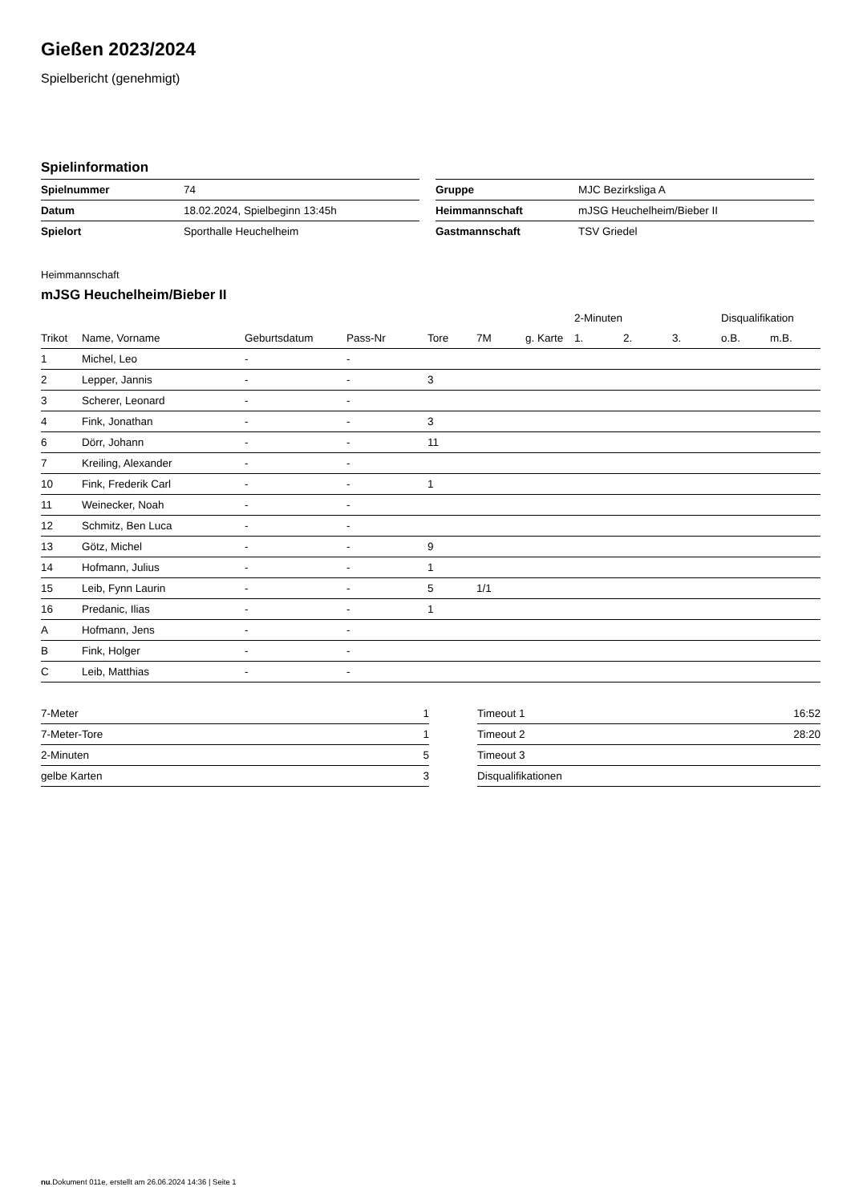Gießen 2023/2024
Spielbericht (genehmigt)
Spielinformation
| Spielnummer | 74 |
| Datum | 18.02.2024, Spielbeginn 13:45h |
| Spielort | Sporthalle Heuchelheim |
| Gruppe | MJC Bezirksliga A |
| Heimmannschaft | mJSG Heuchelheim/Bieber II |
| Gastmannschaft | TSV Griedel |
Heimmannschaft
mJSG Heuchelheim/Bieber II
| | | | | | | | 2-Minuten | | | Disqualifikation | |
| --- | --- | --- | --- | --- | --- | --- | --- | --- | --- | --- | --- |
| Trikot | Name, Vorname | Geburtsdatum | Pass-Nr | Tore | 7M | g. Karte | 1. | 2. | 3. | o.B. | m.B. |
| 1 | Michel, Leo | - | - | | | | | | | | |
| 2 | Lepper, Jannis | - | - | 3 | | | | | | | |
| 3 | Scherer, Leonard | - | - | | | | | | | | |
| 4 | Fink, Jonathan | - | - | 3 | | | | | | | |
| 6 | Dörr, Johann | - | - | 11 | | | | | | | |
| 7 | Kreiling, Alexander | - | - | | | | | | | | |
| 10 | Fink, Frederik Carl | - | - | 1 | | | | | | | |
| 11 | Weinecker, Noah | - | - | | | | | | | | |
| 12 | Schmitz, Ben Luca | - | - | | | | | | | | |
| 13 | Götz, Michel | - | - | 9 | | | | | | | |
| 14 | Hofmann, Julius | - | - | 1 | | | | | | | |
| 15 | Leib, Fynn Laurin | - | - | 5 | 1/1 | | | | | | |
| 16 | Predanic, Ilias | - | - | 1 | | | | | | | |
| A | Hofmann, Jens | - | - | | | | | | | | |
| B | Fink, Holger | - | - | | | | | | | | |
| C | Leib, Matthias | - | - | | | | | | | | |
| 7-Meter | 1 |
| 7-Meter-Tore | 1 |
| 2-Minuten | 5 |
| gelbe Karten | 3 |
| Timeout 1 | 16:52 |
| Timeout 2 | 28:20 |
| Timeout 3 | |
| Disqualifikationen | |
nu.Dokument 011e, erstellt am 26.06.2024 14:36 | Seite 1